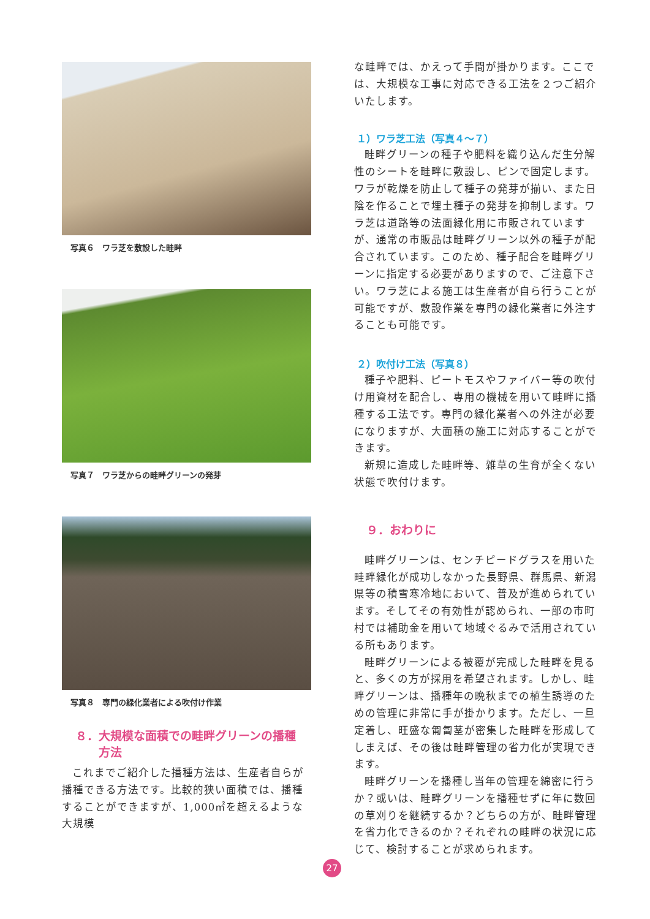写真６　ワラ芝を敷設した畦畔
写真７　ワラ芝からの畦畔グリーンの発芽
写真８　専門の緑化業者による吹付け作業
８．大規模な面積での畦畔グリーンの播種
　　方法
これまでご紹介した播種方法は、生産者自らが播種できる方法です。比較的狭い面積では、播種することができますが、1,000㎡を超えるような大規模
な畦畔では、かえって手間が掛かります。ここでは、大規模な工事に対応できる工法を２つご紹介いたします。
１）ワラ芝工法（写真４～７）
畦畔グリーンの種子や肥料を織り込んだ生分解性のシートを畦畔に敷設し、ピンで固定します。ワラが乾燥を防止して種子の発芽が揃い、また日陰を作ることで埋土種子の発芽を抑制します。ワラ芝は道路等の法面緑化用に市販されていますが、通常の市販品は畦畔グリーン以外の種子が配合されています。このため、種子配合を畦畔グリーンに指定する必要がありますので、ご注意下さい。ワラ芝による施工は生産者が自ら行うことが可能ですが、敷設作業を専門の緑化業者に外注することも可能です。
２）吹付け工法（写真８）
種子や肥料、ピートモスやファイバー等の吹付け用資材を配合し、専用の機械を用いて畦畔に播種する工法です。専門の緑化業者への外注が必要になりますが、大面積の施工に対応することができます。
新規に造成した畦畔等、雑草の生育が全くない状態で吹付けます。
９．おわりに
畦畔グリーンは、センチピードグラスを用いた畦畔緑化が成功しなかった長野県、群馬県、新潟県等の積雪寒冷地において、普及が進められています。そしてその有効性が認められ、一部の市町村では補助金を用いて地域ぐるみで活用されている所もあります。
畦畔グリーンによる被覆が完成した畦畔を見ると、多くの方が採用を希望されます。しかし、畦畔グリーンは、播種年の晩秋までの植生誘導のための管理に非常に手が掛かります。ただし、一旦定着し、旺盛な匍匐茎が密集した畦畔を形成してしまえば、その後は畦畔管理の省力化が実現できます。
畦畔グリーンを播種し当年の管理を綿密に行うか？或いは、畦畔グリーンを播種せずに年に数回の草刈りを継続するか？どちらの方が、畦畔管理を省力化できるのか？それぞれの畦畔の状況に応じて、検討することが求められます。
27